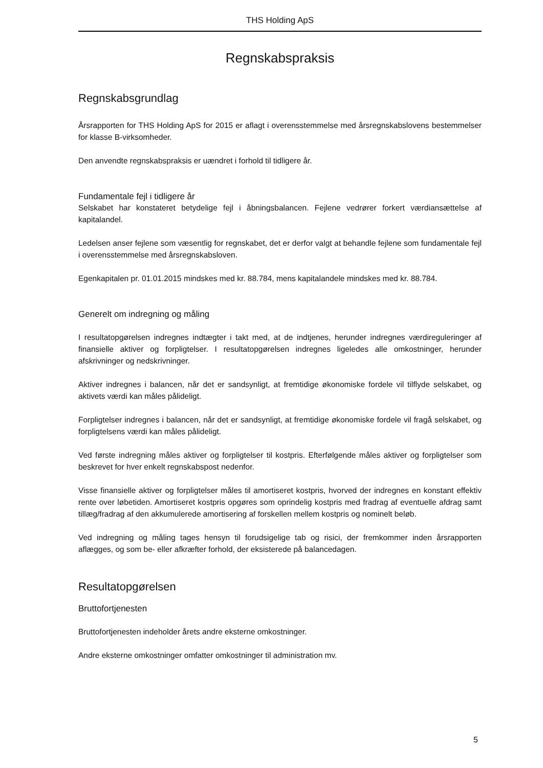THS Holding ApS
Regnskabspraksis
Regnskabsgrundlag
Årsrapporten for THS Holding ApS for 2015 er aflagt i overensstemmelse med årsregnskabslovens bestemmelser for klasse B-virksomheder.
Den anvendte regnskabspraksis er uændret i forhold til tidligere år.
Fundamentale fejl i tidligere år
Selskabet har konstateret betydelige fejl i åbningsbalancen. Fejlene vedrører forkert værdiansættelse af kapitalandel.
Ledelsen anser fejlene som væsentlig for regnskabet, det er derfor valgt at behandle fejlene som fundamentale fejl i overensstemmelse med årsregnskabsloven.
Egenkapitalen pr. 01.01.2015 mindskes med kr. 88.784, mens kapitalandele mindskes med kr. 88.784.
Generelt om indregning og måling
I resultatopgørelsen indregnes indtægter i takt med, at de indtjenes, herunder indregnes værdireguleringer af finansielle aktiver og forpligtelser. I resultatopgørelsen indregnes ligeledes alle omkostninger, herunder afskrivninger og nedskrivninger.
Aktiver indregnes i balancen, når det er sandsynligt, at fremtidige økonomiske fordele vil tilflyde selskabet, og aktivets værdi kan måles pålideligt.
Forpligtelser indregnes i balancen, når det er sandsynligt, at fremtidige økonomiske fordele vil fragå selskabet, og forpligtelsens værdi kan måles pålideligt.
Ved første indregning måles aktiver og forpligtelser til kostpris. Efterfølgende måles aktiver og forpligtelser som beskrevet for hver enkelt regnskabspost nedenfor.
Visse finansielle aktiver og forpligtelser måles til amortiseret kostpris, hvorved der indregnes en konstant effektiv rente over løbetiden. Amortiseret kostpris opgøres som oprindelig kostpris med fradrag af eventuelle afdrag samt tillæg/fradrag af den akkumulerede amortisering af forskellen mellem kostpris og nominelt beløb.
Ved indregning og måling tages hensyn til forudsigelige tab og risici, der fremkommer inden årsrapporten aflægges, og som be- eller afkræfter forhold, der eksisterede på balancedagen.
Resultatopgørelsen
Bruttofortjenesten
Bruttofortjenesten indeholder årets andre eksterne omkostninger.
Andre eksterne omkostninger omfatter omkostninger til administration mv.
5